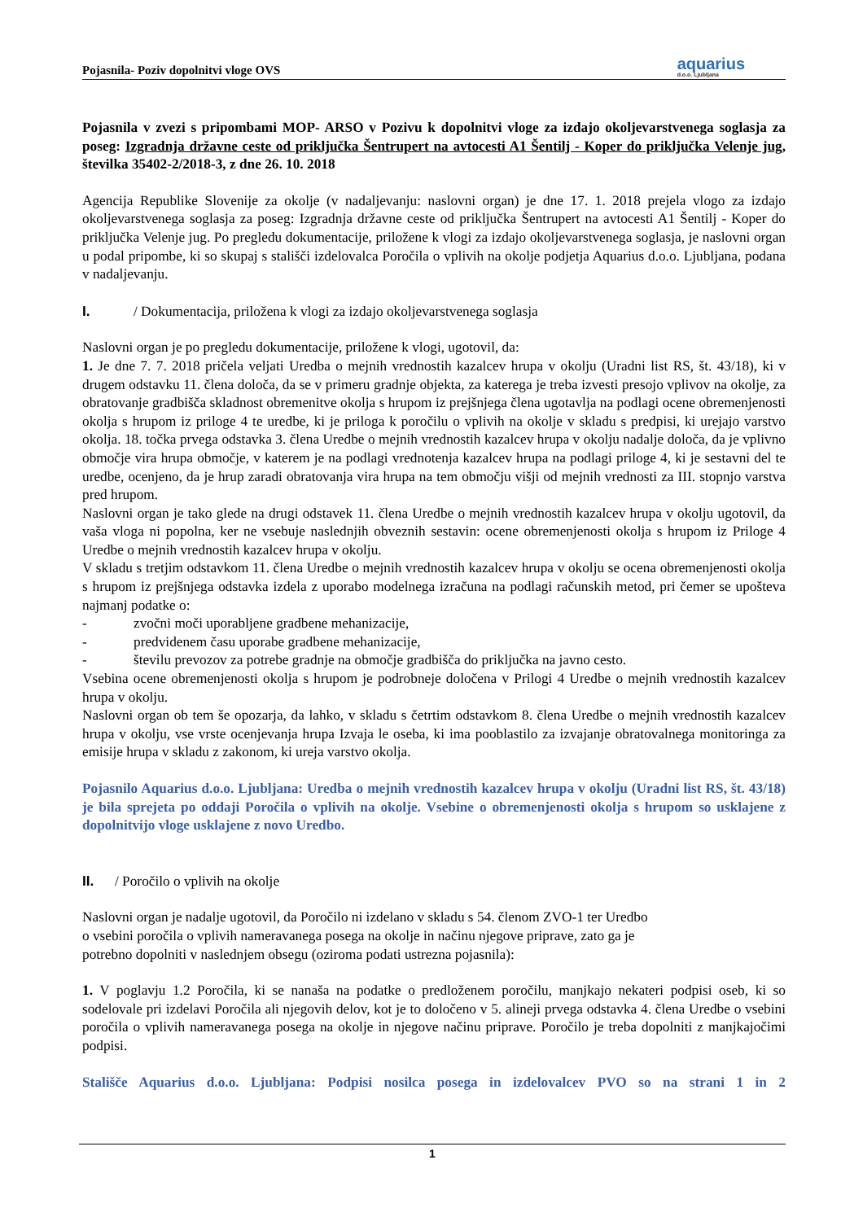Pojasnila- Poziv dopolnitvi vloge OVS aquarius
d.o.o. Ljubljana
Pojasnila v zvezi s pripombami MOP- ARSO v Pozivu k dopolnitvi vloge za izdajo okoljevarstvenega soglasja za poseg: Izgradnja državne ceste od priključka Šentrupert na avtocesti A1 Šentilj - Koper do priključka Velenje jug, številka 35402-2/2018-3, z dne 26. 10. 2018
Agencija Republike Slovenije za okolje (v nadaljevanju: naslovni organ) je dne 17. 1. 2018 prejela vlogo za izdajo okoljevarstvenega soglasja za poseg: Izgradnja državne ceste od priključka Šentrupert na avtocesti A1 Šentilj - Koper do priključka Velenje jug. Po pregledu dokumentacije, priložene k vlogi za izdajo okoljevarstvenega soglasja, je naslovni organ u podal pripombe, ki so skupaj s stališči izdelovalca Poročila o vplivih na okolje podjetja Aquarius d.o.o. Ljubljana, podana v nadaljevanju.
I. / Dokumentacija, priložena k vlogi za izdajo okoljevarstvenega soglasja
Naslovni organ je po pregledu dokumentacije, priložene k vlogi, ugotovil, da:
1. Je dne 7. 7. 2018 pričela veljati Uredba o mejnih vrednostih kazalcev hrupa v okolju (Uradni list RS, št. 43/18), ki v drugem odstavku 11. člena določa, da se v primeru gradnje objekta, za katerega je treba izvesti presojo vplivov na okolje, za obratovanje gradbišča skladnost obremenitve okolja s hrupom iz prejšnjega člena ugotavlja na podlagi ocene obremenjenosti okolja s hrupom iz priloge 4 te uredbe, ki je priloga k poročilu o vplivih na okolje v skladu s predpisi, ki urejajo varstvo okolja. 18. točka prvega odstavka 3. člena Uredbe o mejnih vrednostih kazalcev hrupa v okolju nadalje določa, da je vplivno območje vira hrupa območje, v katerem je na podlagi vrednotenja kazalcev hrupa na podlagi priloge 4, ki je sestavni del te uredbe, ocenjeno, da je hrup zaradi obratovanja vira hrupa na tem območju višji od mejnih vrednosti za III. stopnjo varstva pred hrupom.
Naslovni organ je tako glede na drugi odstavek 11. člena Uredbe o mejnih vrednostih kazalcev hrupa v okolju ugotovil, da vaša vloga ni popolna, ker ne vsebuje naslednjih obveznih sestavin: ocene obremenjenosti okolja s hrupom iz Priloge 4 Uredbe o mejnih vrednostih kazalcev hrupa v okolju.
V skladu s tretjim odstavkom 11. člena Uredbe o mejnih vrednostih kazalcev hrupa v okolju se ocena obremenjenosti okolja s hrupom iz prejšnjega odstavka izdela z uporabo modelnega izračuna na podlagi računskih metod, pri čemer se upošteva najmanj podatke o:
- zvočni moči uporabljene gradbene mehanizacije,
- predvidenem času uporabe gradbene mehanizacije,
- številu prevozov za potrebe gradnje na območje gradbišča do priključka na javno cesto.
Vsebina ocene obremenjenosti okolja s hrupom je podrobneje določena v Prilogi 4 Uredbe o mejnih vrednostih kazalcev hrupa v okolju.
Naslovni organ ob tem še opozarja, da lahko, v skladu s četrtim odstavkom 8. člena Uredbe o mejnih vrednostih kazalcev hrupa v okolju, vse vrste ocenjevanja hrupa Izvaja le oseba, ki ima pooblastilo za izvajanje obratovalnega monitoringa za emisije hrupa v skladu z zakonom, ki ureja varstvo okolja.
Pojasnilo Aquarius d.o.o. Ljubljana: Uredba o mejnih vrednostih kazalcev hrupa v okolju (Uradni list RS, št. 43/18) je bila sprejeta po oddaji Poročila o vplivih na okolje. Vsebine o obremenjenosti okolja s hrupom so usklajene z dopolnitvijo vloge usklajene z novo Uredbo.
II. / Poročilo o vplivih na okolje
Naslovni organ je nadalje ugotovil, da Poročilo ni izdelano v skladu s 54. členom ZVO-1 ter Uredbo
o vsebini poročila o vplivih nameravanega posega na okolje in načinu njegove priprave, zato ga je
potrebno dopolniti v naslednjem obsegu (oziroma podati ustrezna pojasnila):
1. V poglavju 1.2 Poročila, ki se nanaša na podatke o predloženem poročilu, manjkajo nekateri podpisi oseb, ki so sodelovale pri izdelavi Poročila ali njegovih delov, kot je to določeno v 5. alineji prvega odstavka 4. člena Uredbe o vsebini poročila o vplivih nameravanega posega na okolje in njegove načinu priprave. Poročilo je treba dopolniti z manjkajočimi podpisi.
Stališče Aquarius d.o.o. Ljubljana: Podpisi nosilca posega in izdelovalcev PVO so na strani 1 in 2
1